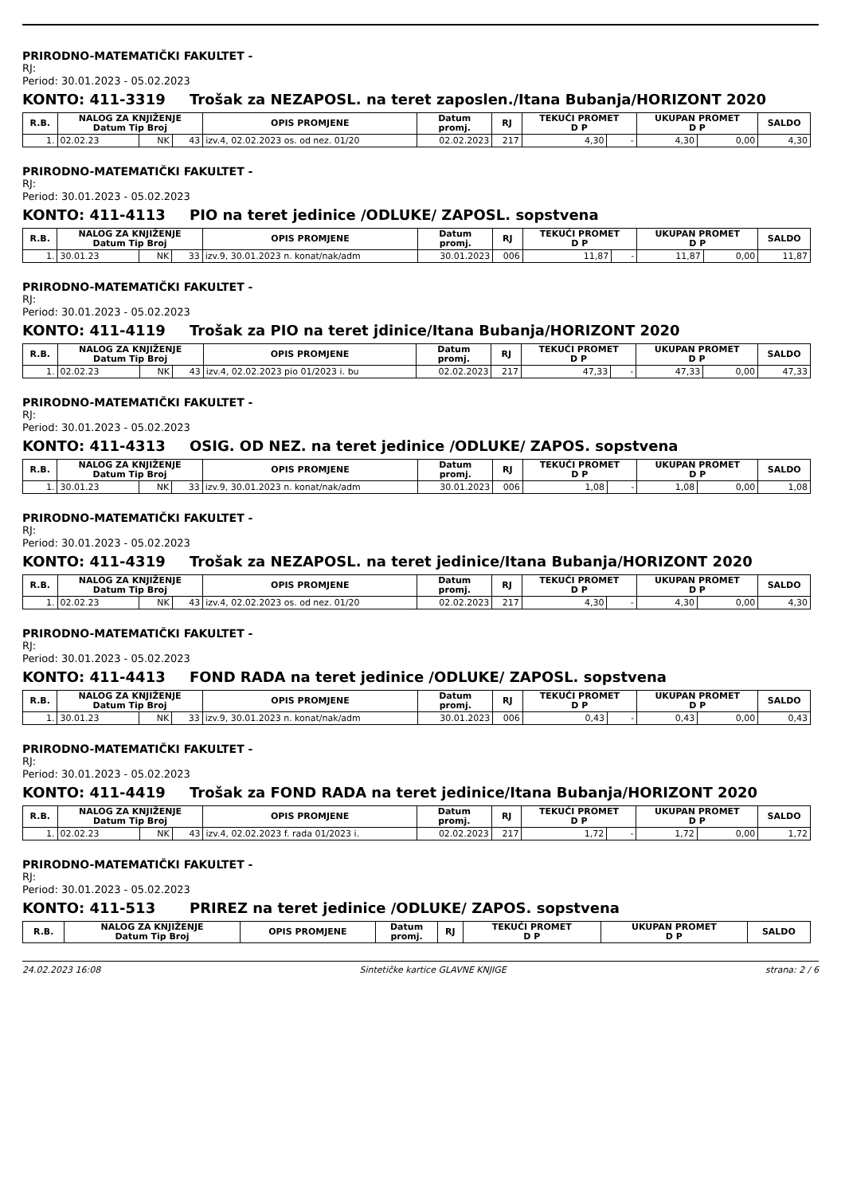PRIRODNO-MATEMATIČKI FAKULTET -
RJ:
Period: 30.01.2023 - 05.02.2023
KONTO: 411-3319 Trošak za NEZAPOSL. na teret zaposlen./Itana Bubanja/HORIZONT 2020
| R.B. | NALOG ZA KNJIŽENJE Datum Tip Broj | | | OPIS PROMJENE | Datum promj. | RJ | TEKUĆI PROMET D P | | UKUPAN PROMET D P | | SALDO |
| --- | --- | --- | --- | --- | --- | --- | --- | --- | --- | --- | --- |
| 1. | 02.02.23 | NK | 43 | izv.4, 02.02.2023 os. od nez. 01/20 | 02.02.2023 | 217 | 4,30 | - | 4,30 | 0,00 | 4,30 |
PRIRODNO-MATEMATIČKI FAKULTET -
RJ:
Period: 30.01.2023 - 05.02.2023
KONTO: 411-4113 PIO na teret jedinice /ODLUKE/ ZAPOSL. sopstvena
| R.B. | NALOG ZA KNJIŽENJE Datum Tip Broj | | | OPIS PROMJENE | Datum promj. | RJ | TEKUĆI PROMET D P | | UKUPAN PROMET D P | | SALDO |
| --- | --- | --- | --- | --- | --- | --- | --- | --- | --- | --- | --- |
| 1. | 30.01.23 | NK | 33 | izv.9, 30.01.2023 n. konat/nak/adm | 30.01.2023 | 006 | 11,87 | - | 11,87 | 0,00 | 11,87 |
PRIRODNO-MATEMATIČKI FAKULTET -
RJ:
Period: 30.01.2023 - 05.02.2023
KONTO: 411-4119 Trošak za PIO na teret jdinice/Itana Bubanja/HORIZONT 2020
| R.B. | NALOG ZA KNJIŽENJE Datum Tip Broj | | | OPIS PROMJENE | Datum promj. | RJ | TEKUĆI PROMET D P | | UKUPAN PROMET D P | | SALDO |
| --- | --- | --- | --- | --- | --- | --- | --- | --- | --- | --- | --- |
| 1. | 02.02.23 | NK | 43 | izv.4, 02.02.2023 pio 01/2023 i. bu | 02.02.2023 | 217 | 47,33 | - | 47,33 | 0,00 | 47,33 |
PRIRODNO-MATEMATIČKI FAKULTET -
RJ:
Period: 30.01.2023 - 05.02.2023
KONTO: 411-4313 OSIG. OD NEZ. na teret jedinice /ODLUKE/ ZAPOS. sopstvena
| R.B. | NALOG ZA KNJIŽENJE Datum Tip Broj | | | OPIS PROMJENE | Datum promj. | RJ | TEKUĆI PROMET D P | | UKUPAN PROMET D P | | SALDO |
| --- | --- | --- | --- | --- | --- | --- | --- | --- | --- | --- | --- |
| 1. | 30.01.23 | NK | 33 | izv.9, 30.01.2023 n. konat/nak/adm | 30.01.2023 | 006 | 1,08 | - | 1,08 | 0,00 | 1,08 |
PRIRODNO-MATEMATIČKI FAKULTET -
RJ:
Period: 30.01.2023 - 05.02.2023
KONTO: 411-4319 Trošak za NEZAPOSL. na teret jedinice/Itana Bubanja/HORIZONT 2020
| R.B. | NALOG ZA KNJIŽENJE Datum Tip Broj | | | OPIS PROMJENE | Datum promj. | RJ | TEKUĆI PROMET D P | | UKUPAN PROMET D P | | SALDO |
| --- | --- | --- | --- | --- | --- | --- | --- | --- | --- | --- | --- |
| 1. | 02.02.23 | NK | 43 | izv.4, 02.02.2023 os. od nez. 01/20 | 02.02.2023 | 217 | 4,30 | - | 4,30 | 0,00 | 4,30 |
PRIRODNO-MATEMATIČKI FAKULTET -
RJ:
Period: 30.01.2023 - 05.02.2023
KONTO: 411-4413 FOND RADA na teret jedinice /ODLUKE/ ZAPOSL. sopstvena
| R.B. | NALOG ZA KNJIŽENJE Datum Tip Broj | | | OPIS PROMJENE | Datum promj. | RJ | TEKUĆI PROMET D P | | UKUPAN PROMET D P | | SALDO |
| --- | --- | --- | --- | --- | --- | --- | --- | --- | --- | --- | --- |
| 1. | 30.01.23 | NK | 33 | izv.9, 30.01.2023 n. konat/nak/adm | 30.01.2023 | 006 | 0,43 | - | 0,43 | 0,00 | 0,43 |
PRIRODNO-MATEMATIČKI FAKULTET -
RJ:
Period: 30.01.2023 - 05.02.2023
KONTO: 411-4419 Trošak za FOND RADA na teret jedinice/Itana Bubanja/HORIZONT 2020
| R.B. | NALOG ZA KNJIŽENJE Datum Tip Broj | | | OPIS PROMJENE | Datum promj. | RJ | TEKUĆI PROMET D P | | UKUPAN PROMET D P | | SALDO |
| --- | --- | --- | --- | --- | --- | --- | --- | --- | --- | --- | --- |
| 1. | 02.02.23 | NK | 43 | izv.4, 02.02.2023 f. rada 01/2023 i. | 02.02.2023 | 217 | 1,72 | - | 1,72 | 0,00 | 1,72 |
PRIRODNO-MATEMATIČKI FAKULTET -
RJ:
Period: 30.01.2023 - 05.02.2023
KONTO: 411-513 PRIREZ na teret jedinice /ODLUKE/ ZAPOS. sopstvena
| R.B. | NALOG ZA KNJIŽENJE Datum Tip Broj | OPIS PROMJENE | Datum promj. | RJ | TEKUĆI PROMET D P | UKUPAN PROMET D P | SALDO |
| --- | --- | --- | --- | --- | --- | --- | --- |
24.02.2023 16:08 Sintetičke kartice GLAVNE KNJIGE strana: 2 / 6